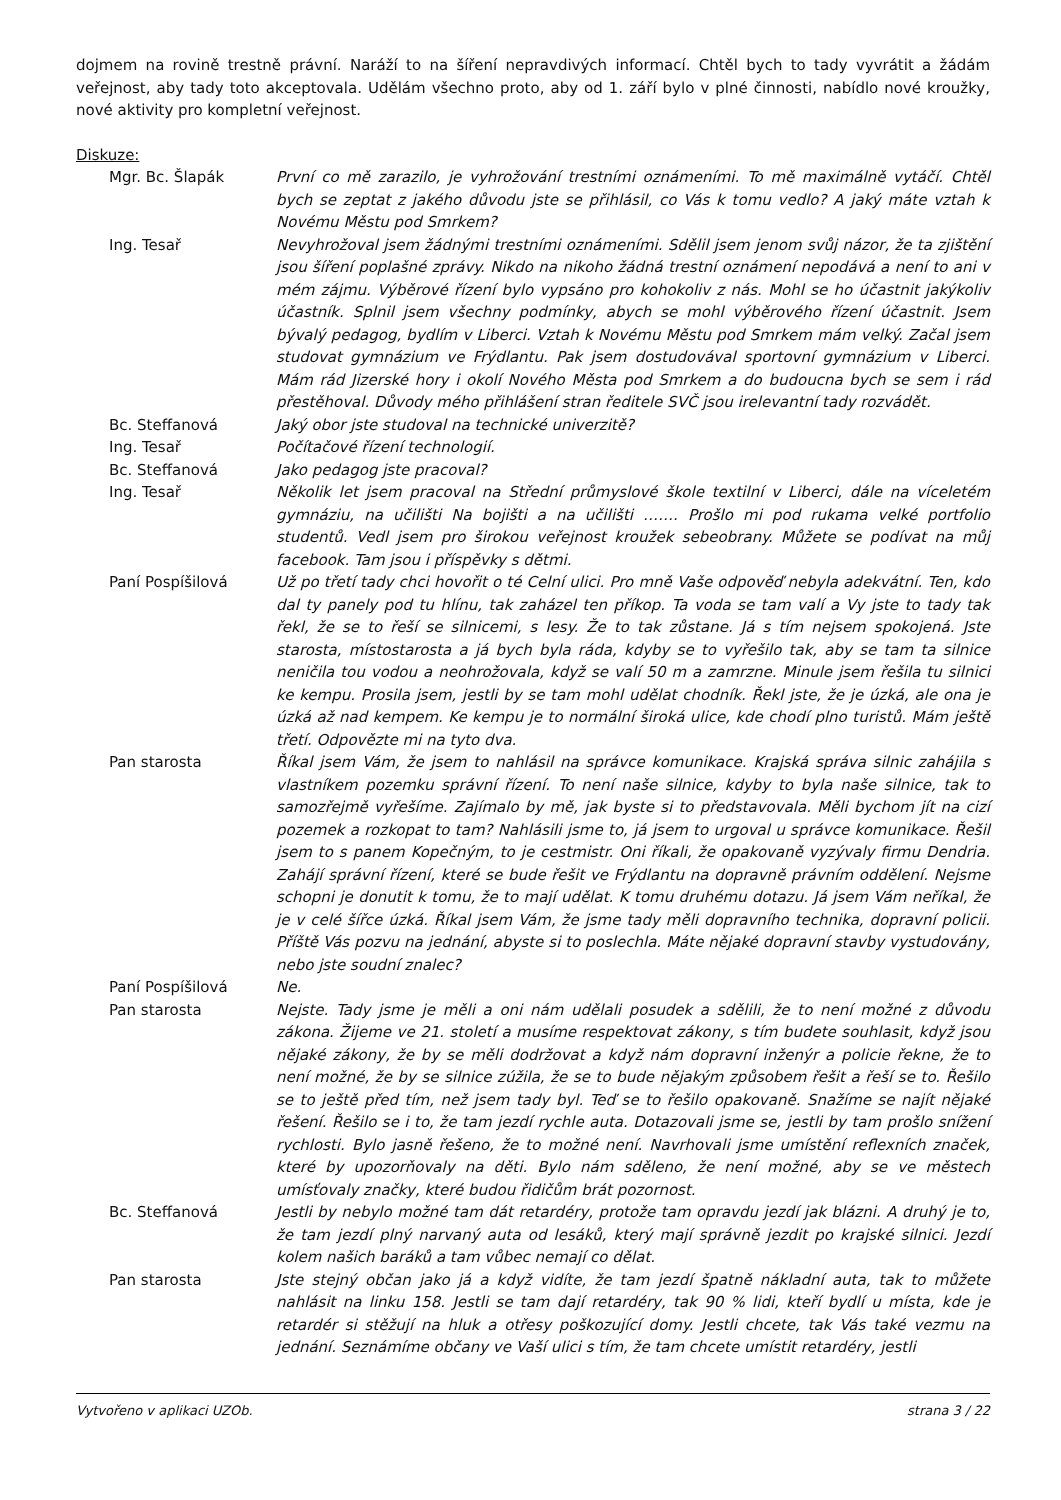dojmem na rovině trestně právní. Naráží to na šíření nepravdivých informací. Chtěl bych to tady vyvrátit a žádám veřejnost, aby tady toto akceptovala. Udělám všechno proto, aby od 1. září bylo v plné činnosti, nabídlo nové kroužky, nové aktivity pro kompletní veřejnost.
Diskuze:
| Mgr. Bc. Šlapák | První co mě zarazilo, je vyhrožování trestními oznámeními. To mě maximálně vytáčí. Chtěl bych se zeptat z jakého důvodu jste se přihlásil, co Vás k tomu vedlo? A jaký máte vztah k Novému Městu pod Smrkem? |
| Ing. Tesař | Nevyhrožoval jsem žádnými trestními oznámeními. Sdělil jsem jenom svůj názor, že ta zjištění jsou šíření poplašné zprávy. Nikdo na nikoho žádná trestní oznámení nepodává a není to ani v mém zájmu. Výběrové řízení bylo vypsáno pro kohokoliv z nás. Mohl se ho účastnit jakýkoliv účastník. Splnil jsem všechny podmínky, abych se mohl výběrového řízení účastnit. Jsem bývalý pedagog, bydlím v Liberci. Vztah k Novému Městu pod Smrkem mám velký. Začal jsem studovat gymnázium ve Frýdlantu. Pak jsem dostudovával sportovní gymnázium v Liberci. Mám rád Jizerské hory i okolí Nového Města pod Smrkem a do budoucna bych se sem i rád přestěhoval. Důvody mého přihlášení stran ředitele SVČ jsou irelevantní tady rozvádět. |
| Bc. Steffanová | Jaký obor jste studoval na technické univerzitě? |
| Ing. Tesař | Počítačové řízení technologií. |
| Bc. Steffanová | Jako pedagog jste pracoval? |
| Ing. Tesař | Několik let jsem pracoval na Střední průmyslové škole textilní v Liberci, dále na víceletém gymnáziu, na učilišti Na bojišti a na učilišti ……. Prošlo mi pod rukama velké portfolio studentů. Vedl jsem pro širokou veřejnost kroužek sebeobrany. Můžete se podívat na můj facebook. Tam jsou i příspěvky s dětmi. |
| Paní Pospíšilová | Už po třetí tady chci hovořit o té Celní ulici. Pro mně Vaše odpověď nebyla adekvátní. Ten, kdo dal ty panely pod tu hlínu, tak zaházel ten příkop. Ta voda se tam valí a Vy jste to tady tak řekl, že se to řeší se silnicemi, s lesy. Že to tak zůstane. Já s tím nejsem spokojená. Jste starosta, místostarosta a já bych byla ráda, kdyby se to vyřešilo tak, aby se tam ta silnice neničila tou vodou a neohrožovala, když se valí 50 m a zamrzne. Minule jsem řešila tu silnici ke kempu. Prosila jsem, jestli by se tam mohl udělat chodník. Řekl jste, že je úzká, ale ona je úzká až nad kempem. Ke kempu je to normální široká ulice, kde chodí plno turistů. Mám ještě třetí. Odpovězte mi na tyto dva. |
| Pan starosta | Říkal jsem Vám, že jsem to nahlásil na správce komunikace. Krajská správa silnic zahájila s vlastníkem pozemku správní řízení. To není naše silnice, kdyby to byla naše silnice, tak to samozřejmě vyřešíme. Zajímalo by mě, jak byste si to představovala. Měli bychom jít na cizí pozemek a rozkopat to tam? Nahlásili jsme to, já jsem to urgoval u správce komunikace. Řešil jsem to s panem Kopečným, to je cestmistr. Oni říkali, že opakovaně vyzývaly firmu Dendria. Zahájí správní řízení, které se bude řešit ve Frýdlantu na dopravně právním oddělení. Nejsme schopni je donutit k tomu, že to mají udělat. K tomu druhému dotazu. Já jsem Vám neříkal, že je v celé šířce úzká. Říkal jsem Vám, že jsme tady měli dopravního technika, dopravní policii. Příště Vás pozvu na jednání, abyste si to poslechla. Máte nějaké dopravní stavby vystudovány, nebo jste soudní znalec? |
| Paní Pospíšilová | Ne. |
| Pan starosta | Nejste. Tady jsme je měli a oni nám udělali posudek a sdělili, že to není možné z důvodu zákona. Žijeme ve 21. století a musíme respektovat zákony, s tím budete souhlasit, když jsou nějaké zákony, že by se měli dodržovat a když nám dopravní inženýr a policie řekne, že to není možné, že by se silnice zúžila, že se to bude nějakým způsobem řešit a řeší se to. Řešilo se to ještě před tím, než jsem tady byl. Teď se to řešilo opakovaně. Snažíme se najít nějaké řešení. Řešilo se i to, že tam jezdí rychle auta. Dotazovali jsme se, jestli by tam prošlo snížení rychlosti. Bylo jasně řešeno, že to možné není. Navrhovali jsme umístění reflexních značek, které by upozorňovaly na děti. Bylo nám sděleno, že není možné, aby se ve městech umísťovaly značky, které budou řidičům brát pozornost. |
| Bc. Steffanová | Jestli by nebylo možné tam dát retardéry, protože tam opravdu jezdí jak blázni. A druhý je to, že tam jezdí plný narvaný auta od lesáků, který mají správně jezdit po krajské silnici. Jezdí kolem našich baráků a tam vůbec nemají co dělat. |
| Pan starosta | Jste stejný občan jako já a když vidíte, že tam jezdí špatně nákladní auta, tak to můžete nahlásit na linku 158. Jestli se tam dají retardéry, tak 90 % lidi, kteří bydlí u místa, kde je retardér si stěžují na hluk a otřesy poškozující domy. Jestli chcete, tak Vás také vezmu na jednání. Seznámíme občany ve Vaší ulici s tím, že tam chcete umístit retardéry, jestli |
Vytvořeno v aplikaci UZOb. strana 3 / 22